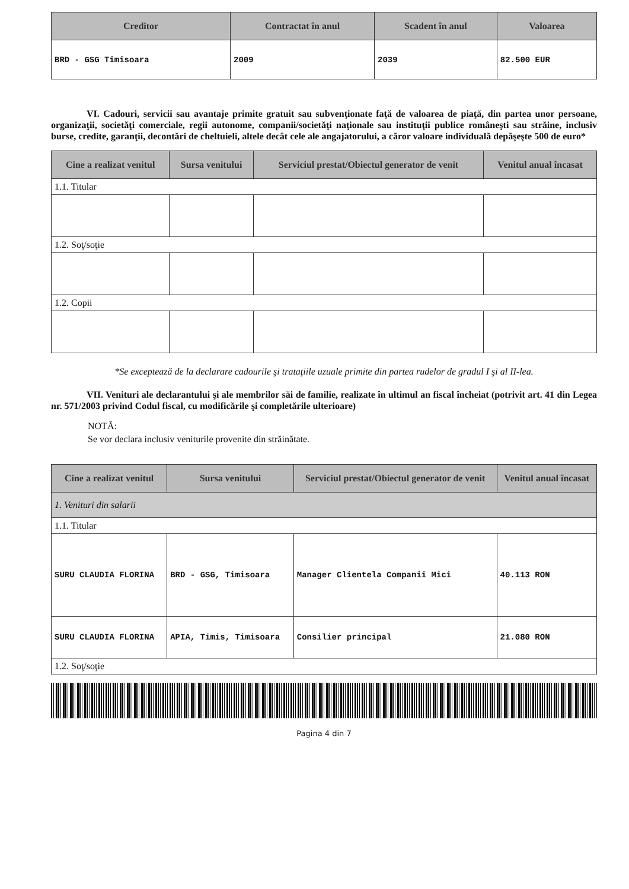| Creditor | Contractat în anul | Scadent în anul | Valoarea |
| --- | --- | --- | --- |
| BRD - GSG Timisoara | 2009 | 2039 | 82.500 EUR |
VI. Cadouri, servicii sau avantaje primite gratuit sau subvenţionate faţă de valoarea de piaţă, din partea unor persoane, organizaţii, societăţi comerciale, regii autonome, companii/societăţi naţionale sau instituţii publice româneşti sau străine, inclusiv burse, credite, garanţii, decontări de cheltuieli, altele decât cele ale angajatorului, a căror valoare individuală depăşeşte 500 de euro*
| Cine a realizat venitul | Sursa venitului | Serviciul prestat/Obiectul generator de venit | Venitul anual încasat |
| --- | --- | --- | --- |
| 1.1. Titular | | | |
| 1.2. Soţ/soţie | | | |
| 1.2. Copii | | | |
*Se exceptează de la declarare cadourile şi trataţiile uzuale primite din partea rudelor de gradul I şi al II-lea.
VII. Venituri ale declarantului şi ale membrilor săi de familie, realizate în ultimul an fiscal încheiat (potrivit art. 41 din Legea nr. 571/2003 privind Codul fiscal, cu modificările şi completările ulterioare)
NOTĂ:
Se vor declara inclusiv veniturile provenite din străinătate.
| Cine a realizat venitul | Sursa venitului | Serviciul prestat/Obiectul generator de venit | Venitul anual încasat |
| --- | --- | --- | --- |
| 1. Venituri din salarii | | | |
| 1.1. Titular | | | |
| SURU CLAUDIA FLORINA | BRD - GSG, Timisoara | Manager Clientela Companii Mici | 40.113 RON |
| SURU CLAUDIA FLORINA | APIA, Timis, Timisoara | Consilier principal | 21.080 RON |
| 1.2. Soţ/soţie | | | |
Pagina 4 din 7